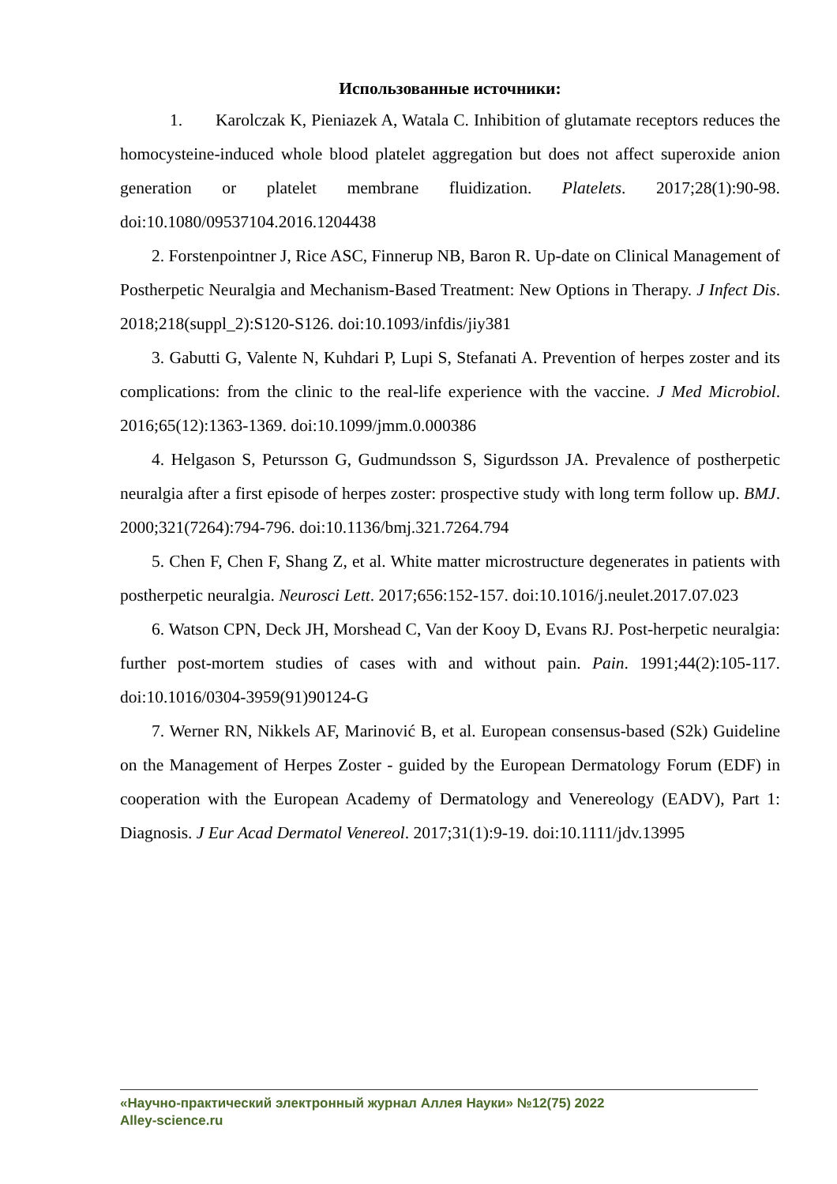Использованные источники:
1. Karolczak K, Pieniazek A, Watala C. Inhibition of glutamate receptors reduces the homocysteine-induced whole blood platelet aggregation but does not affect superoxide anion generation or platelet membrane fluidization. Platelets. 2017;28(1):90-98. doi:10.1080/09537104.2016.1204438
2. Forstenpointner J, Rice ASC, Finnerup NB, Baron R. Up-date on Clinical Management of Postherpetic Neuralgia and Mechanism-Based Treatment: New Options in Therapy. J Infect Dis. 2018;218(suppl_2):S120-S126. doi:10.1093/infdis/jiy381
3. Gabutti G, Valente N, Kuhdari P, Lupi S, Stefanati A. Prevention of herpes zoster and its complications: from the clinic to the real-life experience with the vaccine. J Med Microbiol. 2016;65(12):1363-1369. doi:10.1099/jmm.0.000386
4. Helgason S, Petursson G, Gudmundsson S, Sigurdsson JA. Prevalence of postherpetic neuralgia after a first episode of herpes zoster: prospective study with long term follow up. BMJ. 2000;321(7264):794-796. doi:10.1136/bmj.321.7264.794
5. Chen F, Chen F, Shang Z, et al. White matter microstructure degenerates in patients with postherpetic neuralgia. Neurosci Lett. 2017;656:152-157. doi:10.1016/j.neulet.2017.07.023
6. Watson CPN, Deck JH, Morshead C, Van der Kooy D, Evans RJ. Post-herpetic neuralgia: further post-mortem studies of cases with and without pain. Pain. 1991;44(2):105-117. doi:10.1016/0304-3959(91)90124-G
7. Werner RN, Nikkels AF, Marinović B, et al. European consensus-based (S2k) Guideline on the Management of Herpes Zoster - guided by the European Dermatology Forum (EDF) in cooperation with the European Academy of Dermatology and Venereology (EADV), Part 1: Diagnosis. J Eur Acad Dermatol Venereol. 2017;31(1):9-19. doi:10.1111/jdv.13995
«Научно-практический электронный журнал Аллея Науки» №12(75) 2022
Alley-science.ru